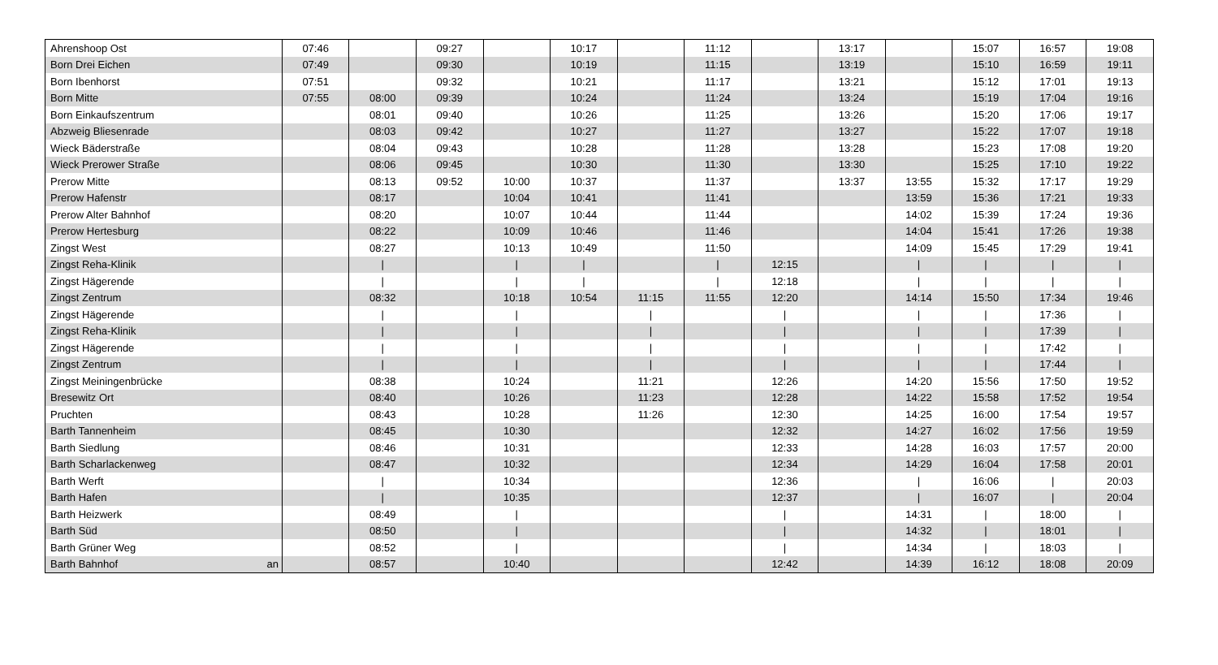| Ahrenshoop Ost | | 07:46 | | 09:27 | | 10:17 | | 11:12 | | 13:17 | | 15:07 | 16:57 | 19:08 |
| Born Drei Eichen | | 07:49 | | 09:30 | | 10:19 | | 11:15 | | 13:19 | | 15:10 | 16:59 | 19:11 |
| Born Ibenhorst | | 07:51 | | 09:32 | | 10:21 | | 11:17 | | 13:21 | | 15:12 | 17:01 | 19:13 |
| Born Mitte | | 07:55 | 08:00 | 09:39 | | 10:24 | | 11:24 | | 13:24 | | 15:19 | 17:04 | 19:16 |
| Born Einkaufszentrum | | | 08:01 | 09:40 | | 10:26 | | 11:25 | | 13:26 | | 15:20 | 17:06 | 19:17 |
| Abzweig Bliesenrade | | | 08:03 | 09:42 | | 10:27 | | 11:27 | | 13:27 | | 15:22 | 17:07 | 19:18 |
| Wieck Bäderstraße | | | 08:04 | 09:43 | | 10:28 | | 11:28 | | 13:28 | | 15:23 | 17:08 | 19:20 |
| Wieck Prerower Straße | | | 08:06 | 09:45 | | 10:30 | | 11:30 | | 13:30 | | 15:25 | 17:10 | 19:22 |
| Prerow Mitte | | | 08:13 | 09:52 | 10:00 | 10:37 | | 11:37 | | 13:37 | 13:55 | 15:32 | 17:17 | 19:29 |
| Prerow Hafenstr | | | 08:17 | | 10:04 | 10:41 | | 11:41 | | | 13:59 | 15:36 | 17:21 | 19:33 |
| Prerow Alter Bahnhof | | | 08:20 | | 10:07 | 10:44 | | 11:44 | | | 14:02 | 15:39 | 17:24 | 19:36 |
| Prerow Hertesburg | | | 08:22 | | 10:09 | 10:46 | | 11:46 | | | 14:04 | 15:41 | 17:26 | 19:38 |
| Zingst West | | | 08:27 | | 10:13 | 10:49 | | 11:50 | | | 14:09 | 15:45 | 17:29 | 19:41 |
| Zingst Reha-Klinik | | | / | | / | / | | / | 12:15 | | / | / | / | / |
| Zingst Hägerende | | | / | | / | / | | / | 12:18 | | / | / | / | / |
| Zingst Zentrum | | | 08:32 | | 10:18 | 10:54 | 11:15 | 11:55 | 12:20 | | 14:14 | 15:50 | 17:34 | 19:46 |
| Zingst Hägerende | | | / | | / | | / | | / | | / | / | 17:36 | / |
| Zingst Reha-Klinik | | | / | | / | | / | | / | | / | / | 17:39 | / |
| Zingst Hägerende | | | / | | / | | / | | / | | / | / | 17:42 | / |
| Zingst Zentrum | | | / | | / | | / | | / | | / | / | 17:44 | / |
| Zingst Meiningenbrücke | | | 08:38 | | 10:24 | | 11:21 | | 12:26 | | 14:20 | 15:56 | 17:50 | 19:52 |
| Bresewitz Ort | | | 08:40 | | 10:26 | | 11:23 | | 12:28 | | 14:22 | 15:58 | 17:52 | 19:54 |
| Pruchten | | | 08:43 | | 10:28 | | 11:26 | | 12:30 | | 14:25 | 16:00 | 17:54 | 19:57 |
| Barth Tannenheim | | | 08:45 | | 10:30 | | | | 12:32 | | 14:27 | 16:02 | 17:56 | 19:59 |
| Barth Siedlung | | | 08:46 | | 10:31 | | | | 12:33 | | 14:28 | 16:03 | 17:57 | 20:00 |
| Barth Scharlackenweg | | | 08:47 | | 10:32 | | | | 12:34 | | 14:29 | 16:04 | 17:58 | 20:01 |
| Barth Werft | | | / | | 10:34 | | | | 12:36 | | / | 16:06 | / | 20:03 |
| Barth Hafen | | | / | | 10:35 | | | | 12:37 | | / | 16:07 | / | 20:04 |
| Barth Heizwerk | | | 08:49 | | / | | | | / | | 14:31 | / | 18:00 | / |
| Barth Süd | | | 08:50 | | / | | | | / | | 14:32 | / | 18:01 | / |
| Barth Grüner Weg | | | 08:52 | | / | | | | / | | 14:34 | / | 18:03 | / |
| Barth Bahnhof | an | | 08:57 | | 10:40 | | | | 12:42 | | 14:39 | 16:12 | 18:08 | 20:09 |